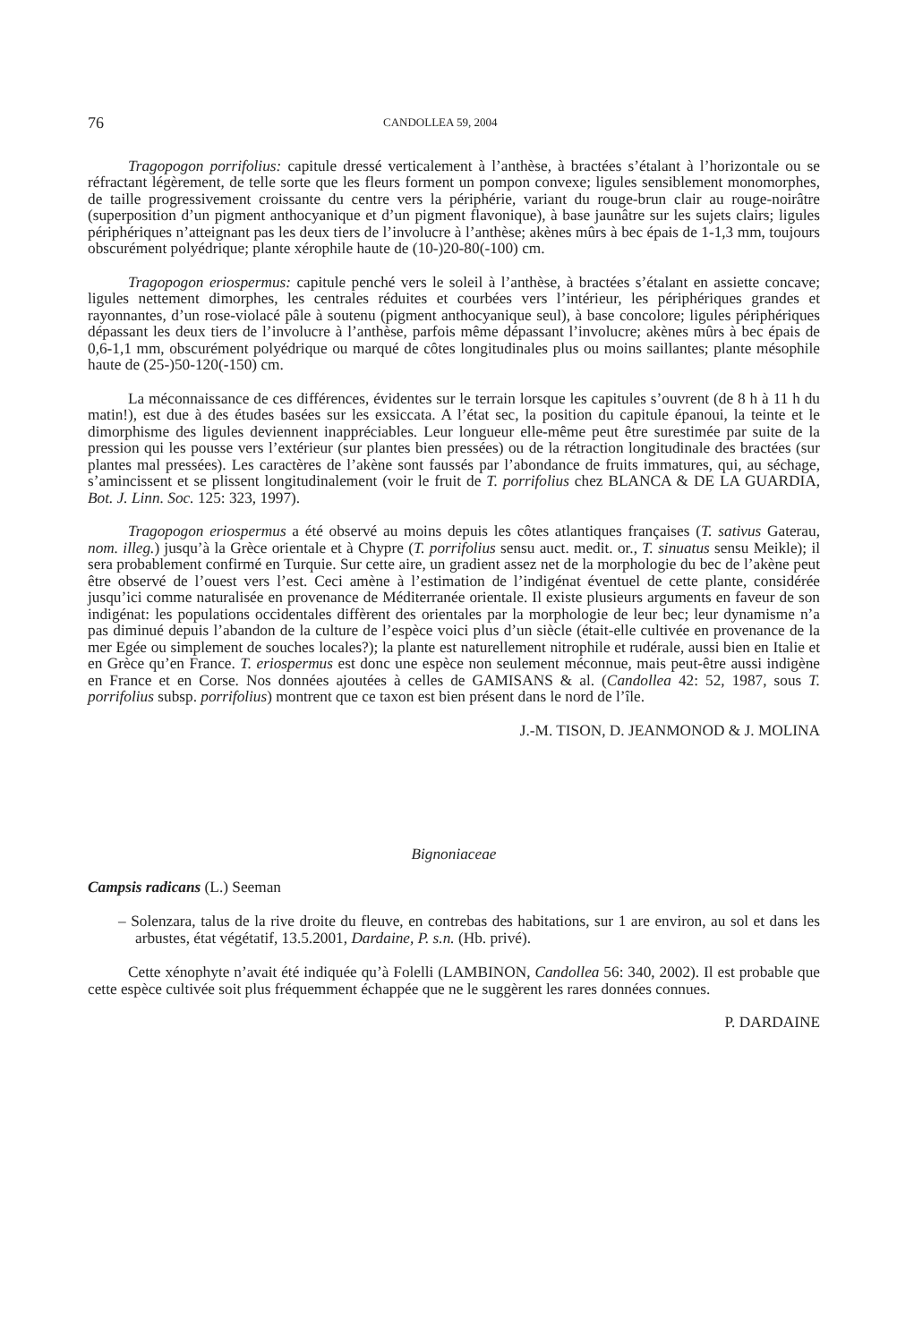76 CANDOLLEA 59, 2004
Tragopogon porrifolius: capitule dressé verticalement à l’anthèse, à bractées s’étalant à l’horizontale ou se réfractant légèrement, de telle sorte que les fleurs forment un pompon convexe; ligules sensiblement monomorphes, de taille progressivement croissante du centre vers la périphérie, variant du rouge-brun clair au rouge-noirâtre (superposition d’un pigment anthocyanique et d’un pigment flavonique), à base jaunâtre sur les sujets clairs; ligules périphériques n’atteignant pas les deux tiers de l’involucre à l’anthèse; akènes mûrs à bec épais de 1-1,3 mm, toujours obscurément polyédrique; plante xérophile haute de (10-)20-80(-100) cm.
Tragopogon eriospermus: capitule penché vers le soleil à l’anthèse, à bractées s’étalant en assiette concave; ligules nettement dimorphes, les centrales réduites et courbées vers l’intérieur, les périphériques grandes et rayonnantes, d’un rose-violacé pâle à soutenu (pigment anthocyanique seul), à base concolore; ligules périphériques dépassant les deux tiers de l’involucre à l’anthèse, parfois même dépassant l’involucre; akènes mûrs à bec épais de 0,6-1,1 mm, obscurément polyédrique ou marqué de côtes longitudinales plus ou moins saillantes; plante mésophile haute de (25-)50-120(-150) cm.
La méconnaissance de ces différences, évidentes sur le terrain lorsque les capitules s’ouvrent (de 8 h à 11 h du matin!), est due à des études basées sur les exsiccata. A l’état sec, la position du capitule épanoui, la teinte et le dimorphisme des ligules deviennent inappréciables. Leur longueur elle-même peut être surestimée par suite de la pression qui les pousse vers l’extérieur (sur plantes bien pressées) ou de la rétraction longitudinale des bractées (sur plantes mal pressées). Les caractères de l’akène sont faussés par l’abondance de fruits immatures, qui, au séchage, s’amincissent et se plissent longitudinalement (voir le fruit de T. porrifolius chez BLANCA & DE LA GUARDIA, Bot. J. Linn. Soc. 125: 323, 1997).
Tragopogon eriospermus a été observé au moins depuis les côtes atlantiques françaises (T. sativus Gaterau, nom. illeg.) jusqu’à la Grèce orientale et à Chypre (T. porrifolius sensu auct. medit. or., T. sinuatus sensu Meikle); il sera probablement confirmé en Turquie. Sur cette aire, un gradient assez net de la morphologie du bec de l’akène peut être observé de l’ouest vers l’est. Ceci amène à l’estimation de l’indigénat éventuel de cette plante, considérée jusqu’ici comme naturalisée en provenance de Méditerranée orientale. Il existe plusieurs arguments en faveur de son indigénat: les populations occidentales diffèrent des orientales par la morphologie de leur bec; leur dynamisme n’a pas diminué depuis l’abandon de la culture de l’espèce voici plus d’un siècle (était-elle cultivée en provenance de la mer Egée ou simplement de souches locales?); la plante est naturellement nitrophile et rudérale, aussi bien en Italie et en Grèce qu’en France. T. eriospermus est donc une espèce non seulement méconnue, mais peut-être aussi indigène en France et en Corse. Nos données ajoutées à celles de GAMISANS & al. (Candollea 42: 52, 1987, sous T. porrifolius subsp. porrifolius) montrent que ce taxon est bien présent dans le nord de l’île.
J.-M. TISON, D. JEANMONOD & J. MOLINA
Bignoniaceae
Campsis radicans (L.) Seeman
– Solenzara, talus de la rive droite du fleuve, en contrebas des habitations, sur 1 are environ, au sol et dans les arbustes, état végétatif, 13.5.2001, Dardaine, P. s.n. (Hb. privé).
Cette xénophyte n’avait été indiquée qu’à Folelli (LAMBINON, Candollea 56: 340, 2002). Il est probable que cette espèce cultivée soit plus fréquemment échappée que ne le suggèrent les rares données connues.
P. DARDAINE